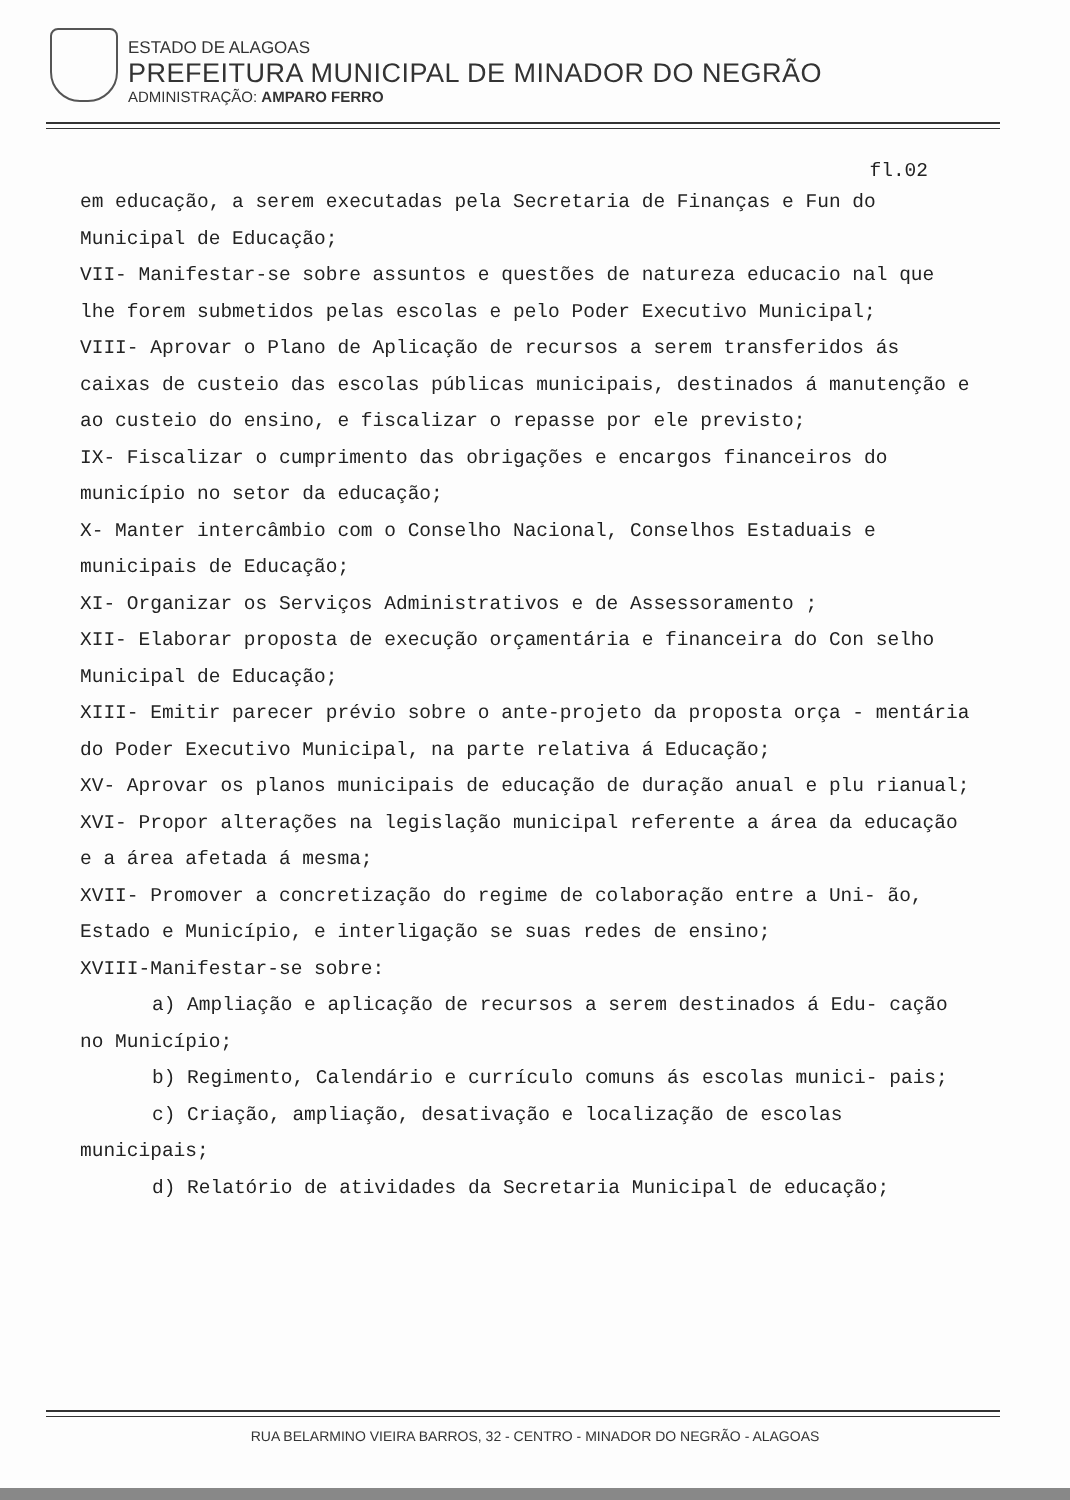ESTADO DE ALAGOAS
PREFEITURA MUNICIPAL DE MINADOR DO NEGRÃO
ADMINISTRAÇÃO: AMPARO FERRO
fl.02
em educação, a serem executadas pela Secretaria de Finanças e Fun do Municipal de Educação;
VII- Manifestar-se sobre assuntos e questões de natureza educacio nal que lhe forem submetidos pelas escolas e pelo Poder Executivo Municipal;
VIII- Aprovar o Plano de Aplicação de recursos a serem transferidos ás caixas de custeio das escolas públicas municipais, destinados á manutenção e ao custeio do ensino, e fiscalizar o repasse por ele previsto;
IX- Fiscalizar o cumprimento das obrigações e encargos financeiros do município no setor da educação;
X- Manter intercâmbio com o Conselho Nacional, Conselhos Estaduais e municipais de Educação;
XI- Organizar os Serviços Administrativos e de Assessoramento ;
XII- Elaborar proposta de execução orçamentária e financeira do Con selho Municipal de Educação;
XIII- Emitir parecer prévio sobre o ante-projeto da proposta orça - mentária do Poder Executivo Municipal, na parte relativa á Educação;
XV- Aprovar os planos municipais de educação de duração anual e plu rianual;
XVI- Propor alterações na legislação municipal referente a área da educação e a área afetada á mesma;
XVII- Promover a concretização do regime de colaboração entre a Uni- ão, Estado e Município, e interligação se suas redes de ensino;
XVIII-Manifestar-se sobre:
a) Ampliação e aplicação de recursos a serem destinados á Edu- cação no Município;
b) Regimento, Calendário e currículo comuns ás escolas munici- pais;
c) Criação, ampliação, desativação e localização de escolas municipais;
d) Relatório de atividades da Secretaria Municipal de educação;
RUA BELARMINO VIEIRA BARROS, 32 - CENTRO - MINADOR DO NEGRÃO - ALAGOAS